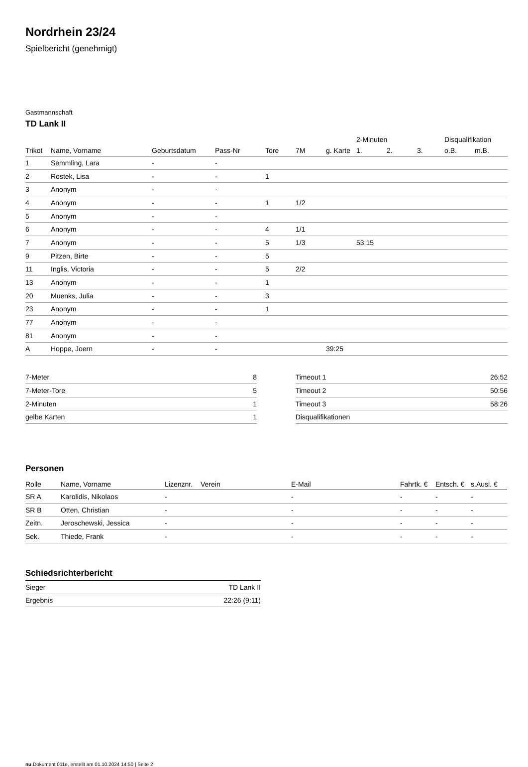Nordrhein 23/24
Spielbericht (genehmigt)
Gastmannschaft
TD Lank II
| | | | | | | | 2-Minuten | | | Disqualifikation | |
| --- | --- | --- | --- | --- | --- | --- | --- | --- | --- | --- | --- |
| Trikot | Name, Vorname | Geburtsdatum | Pass-Nr | Tore | 7M | g. Karte | 1. | 2. | 3. | o.B. | m.B. |
| 1 | Semmling, Lara | - | - | | | | | | | | |
| 2 | Rostek, Lisa | - | - | 1 | | | | | | | |
| 3 | Anonym | - | - | | | | | | | | |
| 4 | Anonym | - | - | 1 | 1/2 | | | | | | |
| 5 | Anonym | - | - | | | | | | | | |
| 6 | Anonym | - | - | 4 | 1/1 | | | | | | |
| 7 | Anonym | - | - | 5 | 1/3 | | 53:15 | | | | |
| 9 | Pitzen, Birte | - | - | 5 | | | | | | | |
| 11 | Inglis, Victoria | - | - | 5 | 2/2 | | | | | | |
| 13 | Anonym | - | - | 1 | | | | | | | |
| 20 | Muenks, Julia | - | - | 3 | | | | | | | |
| 23 | Anonym | - | - | 1 | | | | | | | |
| 77 | Anonym | - | - | | | | | | | | |
| 81 | Anonym | - | - | | | | | | | | |
| A | Hoppe, Joern | - | - | | | 39:25 | | | | | |
| 7-Meter | 8 |
| 7-Meter-Tore | 5 |
| 2-Minuten | 1 |
| gelbe Karten | 1 |
| Timeout 1 | 26:52 |
| Timeout 2 | 50:56 |
| Timeout 3 | 58:26 |
| Disqualifikationen | |
Personen
| Rolle | Name, Vorname | Lizenznr. | Verein | E-Mail | Fahrtk. € | Entsch. € | s.Ausl. € |
| --- | --- | --- | --- | --- | --- | --- | --- |
| SR A | Karolidis, Nikolaos | - | | - | - | - | - |
| SR B | Otten, Christian | - | | - | - | - | - |
| Zeitn. | Jeroschewski, Jessica | - | | - | - | - | - |
| Sek. | Thiede, Frank | - | | - | - | - | - |
Schiedsrichterbericht
| Sieger | TD Lank II |
| Ergebnis | 22:26 (9:11) |
nu.Dokument 011e, erstellt am 01.10.2024 14:50 | Seite 2